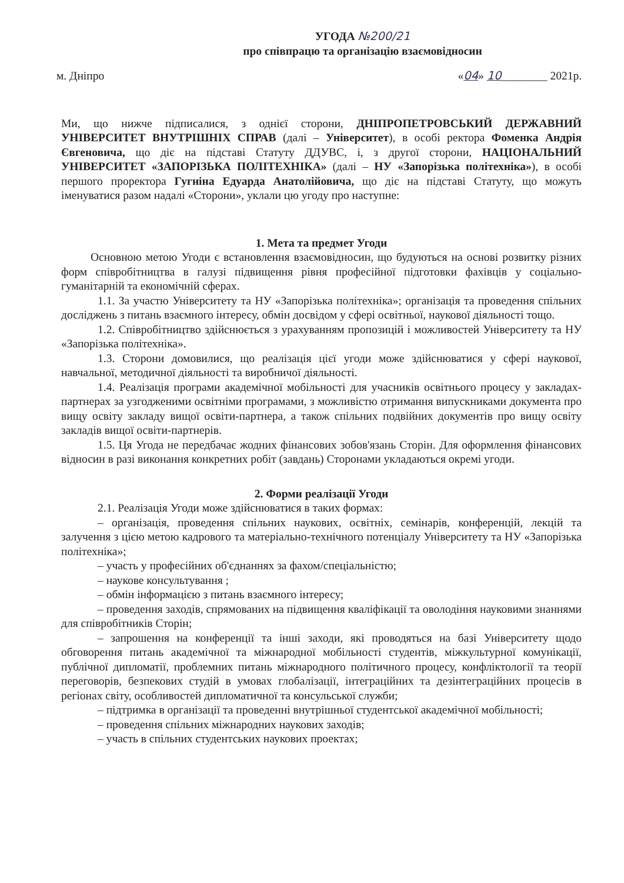УГОДА №200/21
про співпрацю та організацію взаємовідносин
м. Дніпро «04» 10________ 2021р.
Ми, що нижче підписалися, з однієї сторони, ДНІПРОПЕТРОВСЬКИЙ ДЕРЖАВНИЙ УНІВЕРСИТЕТ ВНУТРІШНІХ СПРАВ (далі – Університет), в особі ректора Фоменка Андрія Євгеновича, що діє на підставі Статуту ДДУВС, і, з другої сторони, НАЦІОНАЛЬНИЙ УНІВЕРСИТЕТ «ЗАПОРІЗЬКА ПОЛІТЕХНІКА» (далі – НУ «Запорізька політехніка»), в особі першого проректора Гугніна Едуарда Анатолійовича, що діє на підставі Статуту, що можуть іменуватися разом надалі «Сторони», уклали цю угоду про наступне:
1. Мета та предмет Угоди
Основною метою Угоди є встановлення взаємовідносин, що будуються на основі розвитку різних форм співробітництва в галузі підвищення рівня професійної підготовки фахівців у соціально-гуманітарній та економічній сферах.
1.1. За участю Університету та НУ «Запорізька політехніка»; організація та проведення спільних досліджень з питань взаємного інтересу, обмін досвідом у сфері освітньої, наукової діяльності тощо.
1.2. Співробітництво здійснюється з урахуванням пропозицій і можливостей Університету та НУ «Запорізька політехніка».
1.3. Сторони домовилися, що реалізація цієї угоди може здійснюватися у сфері наукової, навчальної, методичної діяльності та виробничої діяльності.
1.4. Реалізація програми академічної мобільності для учасників освітнього процесу у закладах-партнерах за узгодженими освітніми програмами, з можливістю отримання випускниками документа про вищу освіту закладу вищої освіти-партнера, а також спільних подвійних документів про вищу освіту закладів вищої освіти-партнерів.
1.5. Ця Угода не передбачає жодних фінансових зобов'язань Сторін. Для оформлення фінансових відносин в разі виконання конкретних робіт (завдань) Сторонами укладаються окремі угоди.
2. Форми реалізації Угоди
2.1. Реалізація Угоди може здійснюватися в таких формах:
– організація, проведення спільних наукових, освітніх, семінарів, конференцій, лекцій та залучення з цією метою кадрового та матеріально-технічного потенціалу Університету та НУ «Запорізька політехніка»;
– участь у професійних об'єднаннях за фахом/спеціальністю;
– наукове консультування ;
– обмін інформацією з питань взаємного інтересу;
– проведення заходів, спрямованих на підвищення кваліфікації та оволодіння науковими знаннями для співробітників Сторін;
– запрошення на конференції та інші заходи, які проводяться на базі Університету щодо обговорення питань академічної та міжнародної мобільності студентів, міжкультурної комунікації, публічної дипломатії, проблемних питань міжнародного політичного процесу, конфліктології та теорії переговорів, безпекових студій в умовах глобалізації, інтеграційних та дезінтеграційних процесів в регіонах світу, особливостей дипломатичної та консульської служби;
– підтримка в організації та проведенні внутрішньої студентської академічної мобільності;
– проведення спільних міжнародних наукових заходів;
– участь в спільних студентських наукових проектах;